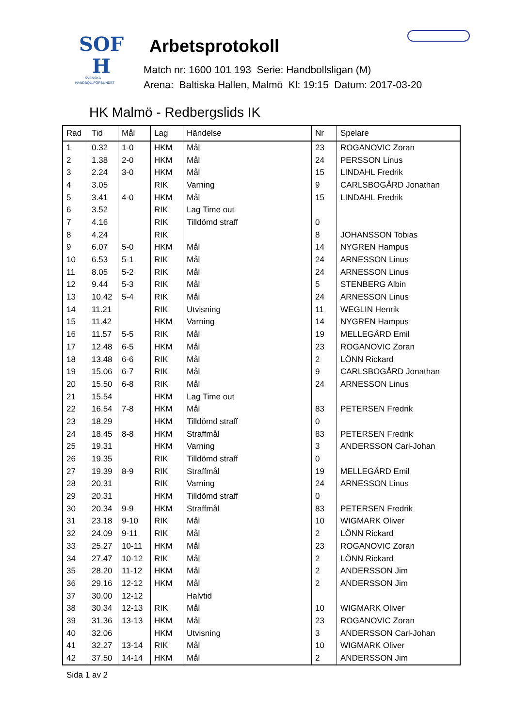SOF
H
SVENSKA
HANDBOLLFÖRBUNDET
Arbetsprotokoll
Match nr: 1600 101 193 Serie: Handbollsligan (M)
Arena: Baltiska Hallen, Malmö Kl: 19:15 Datum: 2017-03-20
HK Malmö - Redbergslids IK
| Rad | Tid | Mål | Lag | Händelse | Nr | Spelare |
| --- | --- | --- | --- | --- | --- | --- |
| 1 | 0.32 | 1-0 | HKM | Mål | 23 | ROGANOVIC Zoran |
| 2 | 1.38 | 2-0 | HKM | Mål | 24 | PERSSON Linus |
| 3 | 2.24 | 3-0 | HKM | Mål | 15 | LINDAHL Fredrik |
| 4 | 3.05 | | RIK | Varning | 9 | CARLSBOGÅRD Jonathan |
| 5 | 3.41 | 4-0 | HKM | Mål | 15 | LINDAHL Fredrik |
| 6 | 3.52 | | RIK | Lag Time out | | |
| 7 | 4.16 | | RIK | Tilldömd straff | 0 | |
| 8 | 4.24 | | RIK | | 8 | JOHANSSON Tobias |
| 9 | 6.07 | 5-0 | HKM | Mål | 14 | NYGREN Hampus |
| 10 | 6.53 | 5-1 | RIK | Mål | 24 | ARNESSON Linus |
| 11 | 8.05 | 5-2 | RIK | Mål | 24 | ARNESSON Linus |
| 12 | 9.44 | 5-3 | RIK | Mål | 5 | STENBERG Albin |
| 13 | 10.42 | 5-4 | RIK | Mål | 24 | ARNESSON Linus |
| 14 | 11.21 | | RIK | Utvisning | 11 | WEGLIN Henrik |
| 15 | 11.42 | | HKM | Varning | 14 | NYGREN Hampus |
| 16 | 11.57 | 5-5 | RIK | Mål | 19 | MELLEGÅRD Emil |
| 17 | 12.48 | 6-5 | HKM | Mål | 23 | ROGANOVIC Zoran |
| 18 | 13.48 | 6-6 | RIK | Mål | 2 | LÖNN Rickard |
| 19 | 15.06 | 6-7 | RIK | Mål | 9 | CARLSBOGÅRD Jonathan |
| 20 | 15.50 | 6-8 | RIK | Mål | 24 | ARNESSON Linus |
| 21 | 15.54 | | HKM | Lag Time out | | |
| 22 | 16.54 | 7-8 | HKM | Mål | 83 | PETERSEN Fredrik |
| 23 | 18.29 | | HKM | Tilldömd straff | 0 | |
| 24 | 18.45 | 8-8 | HKM | Straffmål | 83 | PETERSEN Fredrik |
| 25 | 19.31 | | HKM | Varning | 3 | ANDERSSON Carl-Johan |
| 26 | 19.35 | | RIK | Tilldömd straff | 0 | |
| 27 | 19.39 | 8-9 | RIK | Straffmål | 19 | MELLEGÅRD Emil |
| 28 | 20.31 | | RIK | Varning | 24 | ARNESSON Linus |
| 29 | 20.31 | | HKM | Tilldömd straff | 0 | |
| 30 | 20.34 | 9-9 | HKM | Straffmål | 83 | PETERSEN Fredrik |
| 31 | 23.18 | 9-10 | RIK | Mål | 10 | WIGMARK Oliver |
| 32 | 24.09 | 9-11 | RIK | Mål | 2 | LÖNN Rickard |
| 33 | 25.27 | 10-11 | HKM | Mål | 23 | ROGANOVIC Zoran |
| 34 | 27.47 | 10-12 | RIK | Mål | 2 | LÖNN Rickard |
| 35 | 28.20 | 11-12 | HKM | Mål | 2 | ANDERSSON Jim |
| 36 | 29.16 | 12-12 | HKM | Mål | 2 | ANDERSSON Jim |
| 37 | 30.00 | 12-12 | | Halvtid | | |
| 38 | 30.34 | 12-13 | RIK | Mål | 10 | WIGMARK Oliver |
| 39 | 31.36 | 13-13 | HKM | Mål | 23 | ROGANOVIC Zoran |
| 40 | 32.06 | | HKM | Utvisning | 3 | ANDERSSON Carl-Johan |
| 41 | 32.27 | 13-14 | RIK | Mål | 10 | WIGMARK Oliver |
| 42 | 37.50 | 14-14 | HKM | Mål | 2 | ANDERSSON Jim |
Sida 1 av 2